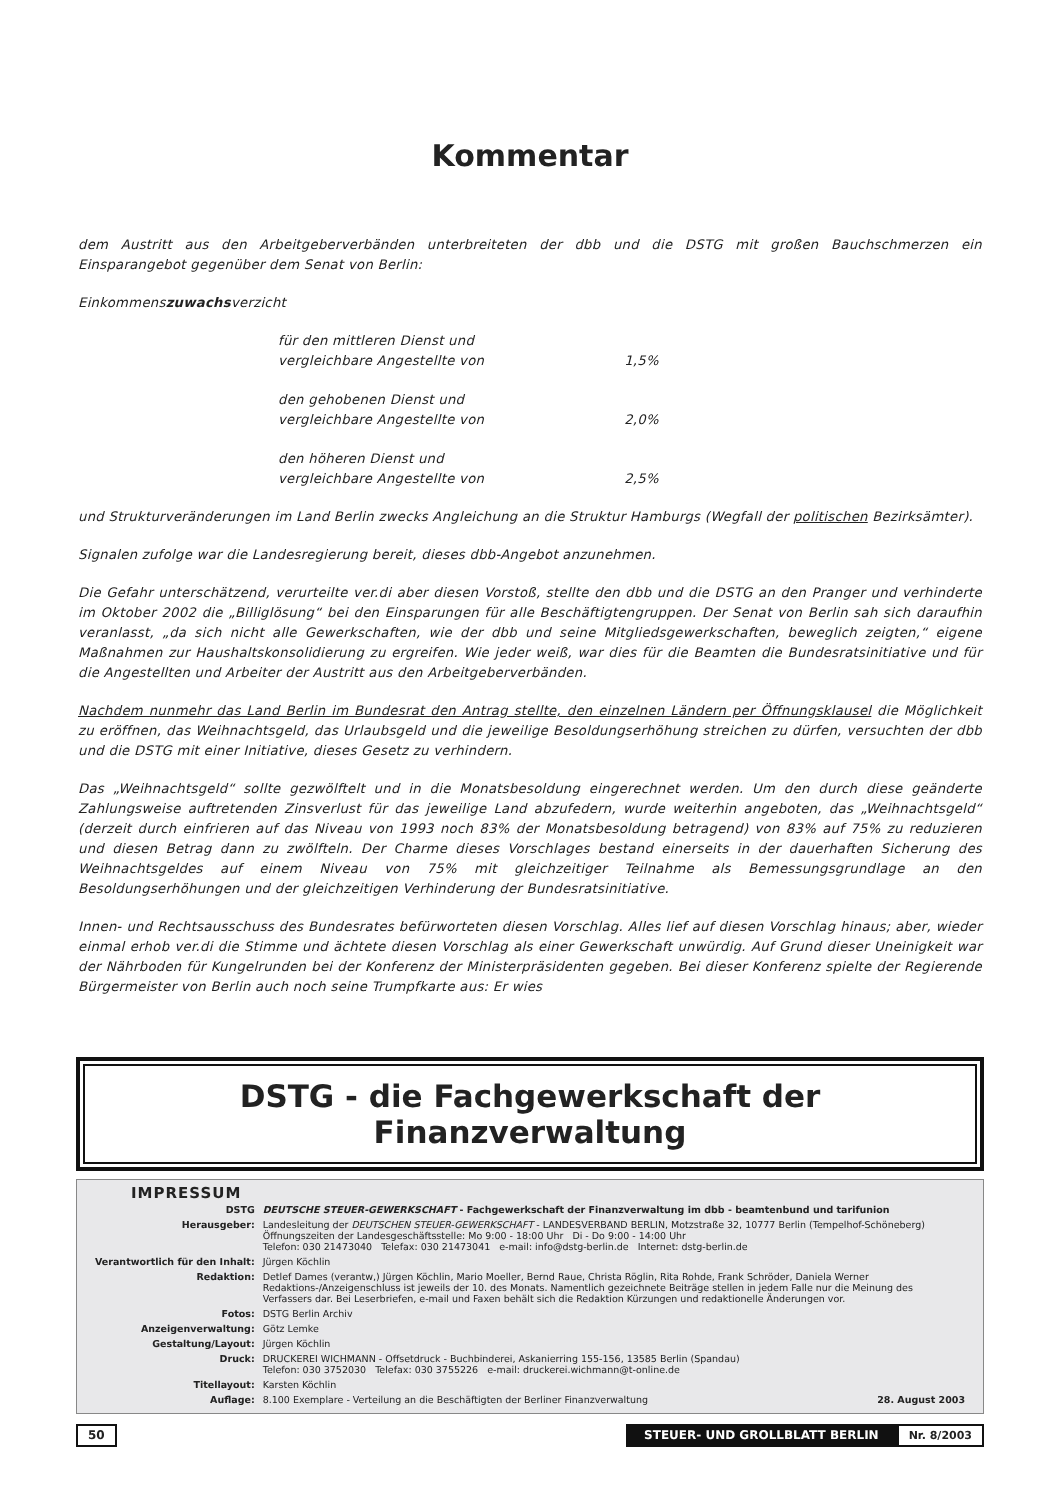Kommentar
dem Austritt aus den Arbeitgeberverbänden unterbreiteten der dbb und die DSTG mit großen Bauchschmerzen ein Einsparangebot gegenüber dem Senat von Berlin:
Einkommenszuwachsverzicht
| für den mittleren Dienst und vergleichbare Angestellte von | 1,5% |
| den gehobenen Dienst und vergleichbare Angestellte von | 2,0% |
| den höheren Dienst und vergleichbare Angestellte von | 2,5% |
und Strukturveränderungen im Land Berlin zwecks Angleichung an die Struktur Hamburgs (Wegfall der politischen Bezirksämter).
Signalen zufolge war die Landesregierung bereit, dieses dbb-Angebot anzunehmen.
Die Gefahr unterschätzend, verurteilte ver.di aber diesen Vorstoß, stellte den dbb und die DSTG an den Pranger und verhinderte im Oktober 2002 die „Billiglösung“ bei den Einsparungen für alle Beschäftigtengruppen. Der Senat von Berlin sah sich daraufhin veranlasst, „da sich nicht alle Gewerkschaften, wie der dbb und seine Mitgliedsgewerkschaften, beweglich zeigten,“ eigene Maßnahmen zur Haushaltskonsolidierung zu ergreifen. Wie jeder weiß, war dies für die Beamten die Bundesratsinitiative und für die Angestellten und Arbeiter der Austritt aus den Arbeitgeberverbänden.
Nachdem nunmehr das Land Berlin im Bundesrat den Antrag stellte, den einzelnen Ländern per Öffnungsklausel die Möglichkeit zu eröffnen, das Weihnachtsgeld, das Urlaubsgeld und die jeweilige Besoldungserhöhung streichen zu dürfen, versuchten der dbb und die DSTG mit einer Initiative, dieses Gesetz zu verhindern.
Das „Weihnachtsgeld“ sollte gezwölftelt und in die Monatsbesoldung eingerechnet werden. Um den durch diese geänderte Zahlungsweise auftretenden Zinsverlust für das jeweilige Land abzufedern, wurde weiterhin angeboten, das „Weihnachtsgeld“ (derzeit durch einfrieren auf das Niveau von 1993 noch 83% der Monatsbesoldung betragend) von 83% auf 75% zu reduzieren und diesen Betrag dann zu zwölfteln. Der Charme dieses Vorschlages bestand einerseits in der dauerhaften Sicherung des Weihnachtsgeldes auf einem Niveau von 75% mit gleichzeitiger Teilnahme als Bemessungsgrundlage an den Besoldungserhöhungen und der gleichzeitigen Verhinderung der Bundesratsinitiative.
Innen- und Rechtsausschuss des Bundesrates befürworteten diesen Vorschlag. Alles lief auf diesen Vorschlag hinaus; aber, wieder einmal erhob ver.di die Stimme und ächtete diesen Vorschlag als einer Gewerkschaft unwürdig. Auf Grund dieser Uneinigkeit war der Nährboden für Kungelrunden bei der Konferenz der Ministerpräsidenten gegeben. Bei dieser Konferenz spielte der Regierende Bürgermeister von Berlin auch noch seine Trumpfkarte aus: Er wies
DSTG - die Fachgewerkschaft der Finanzverwaltung
IMPRESSUM
| DSTG | DEUTSCHE STEUER-GEWERKSCHAFT - Fachgewerkschaft der Finanzverwaltung im dbb - beamtenbund und tarifunion |
| Herausgeber: | Landesleitung der DEUTSCHEN STEUER-GEWERKSCHAFT - LANDESVERBAND BERLIN, Motzstraße 32, 10777 Berlin (Tempelhof-Schöneberg) Öffnungszeiten der Landesgeschäftsstelle: Mo 9:00 - 18:00 Uhr Di - Do 9:00 - 14:00 Uhr Telefon: 030 21473040 Telefax: 030 21473041 e-mail: info@dstg-berlin.de Internet: dstg-berlin.de |
| Verantwortlich für den Inhalt: | Jürgen Köchlin |
| Redaktion: | Detlef Dames (verantw,) Jürgen Köchlin, Mario Moeller, Bernd Raue, Christa Röglin, Rita Rohde, Frank Schröder, Daniela Werner Redaktions-/Anzeigenschluss ist jeweils der 10. des Monats. Namentlich gezeichnete Beiträge stellen in jedem Falle nur die Meinung des Verfassers dar. Bei Leserbriefen, e-mail und Faxen behält sich die Redaktion Kürzungen und redaktionelle Änderungen vor. |
| Fotos: | DSTG Berlin Archiv |
| Anzeigenverwaltung: | Götz Lemke |
| Gestaltung/Layout: | Jürgen Köchlin |
| Druck: | DRUCKEREI WICHMANN - Offsetdruck - Buchbinderei, Askanierring 155-156, 13585 Berlin (Spandau) Telefon: 030 3752030 Telefax: 030 3755226 e-mail: druckerei.wichmann@t-online.de |
| Titellayout: | Karsten Köchlin |
| Auflage: | 8.100 Exemplare - Verteilung an die Beschäftigten der Berliner Finanzverwaltung 28. August 2003 |
50 STEUER- UND GROLLBLATT BERLIN Nr. 8/2003